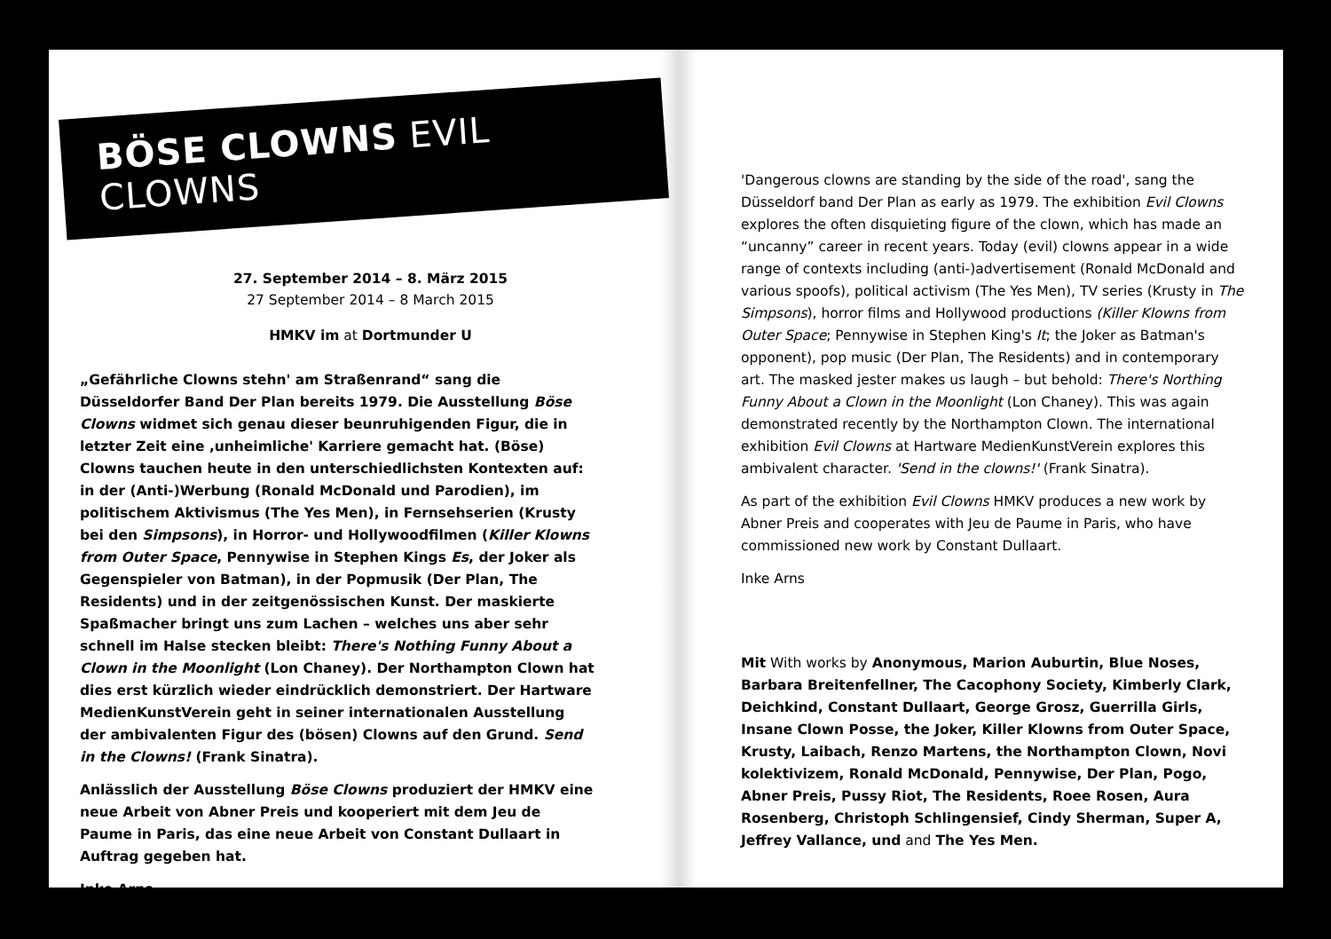BÖSE CLOWNS EVIL CLOWNS
27. September 2014 – 8. März 2015
27 September 2014 – 8 March 2015
HMKV im at Dortmunder U
„Gefährliche Clowns stehn' am Straßenrand“ sang die Düsseldorfer Band Der Plan bereits 1979. Die Ausstellung Böse Clowns widmet sich genau dieser beunruhigenden Figur, die in letzter Zeit eine ‚unheimliche' Karriere gemacht hat. (Böse) Clowns tauchen heute in den unterschiedlichsten Kontexten auf: in der (Anti-)Werbung (Ronald McDonald und Parodien), im politischem Aktivismus (The Yes Men), in Fernsehserien (Krusty bei den Simpsons), in Horror- und Hollywoodfilmen (Killer Klowns from Outer Space, Pennywise in Stephen Kings Es, der Joker als Gegenspieler von Batman), in der Popmusik (Der Plan, The Residents) und in der zeitgenössischen Kunst. Der maskierte Spaßmacher bringt uns zum Lachen – welches uns aber sehr schnell im Halse stecken bleibt: There's Nothing Funny About a Clown in the Moonlight (Lon Chaney). Der Northampton Clown hat dies erst kürzlich wieder eindrücklich demonstriert. Der Hartware MedienKunstVerein geht in seiner internationalen Ausstellung der ambivalenten Figur des (bösen) Clowns auf den Grund. Send in the Clowns! (Frank Sinatra).
Anlässlich der Ausstellung Böse Clowns produziert der HMKV eine neue Arbeit von Abner Preis und kooperiert mit dem Jeu de Paume in Paris, das eine neue Arbeit von Constant Dullaart in Auftrag gegeben hat.
Inke Arns
'Dangerous clowns are standing by the side of the road', sang the Düsseldorf band Der Plan as early as 1979. The exhibition Evil Clowns explores the often disquieting figure of the clown, which has made an “uncanny” career in recent years. Today (evil) clowns appear in a wide range of contexts including (anti-)advertisement (Ronald McDonald and various spoofs), political activism (The Yes Men), TV series (Krusty in The Simpsons), horror films and Hollywood productions (Killer Klowns from Outer Space; Pennywise in Stephen King's It; the Joker as Batman's opponent), pop music (Der Plan, The Residents) and in contemporary art. The masked jester makes us laugh – but behold: There's Northing Funny About a Clown in the Moonlight (Lon Chaney). This was again demonstrated recently by the Northampton Clown. The international exhibition Evil Clowns at Hartware MedienKunstVerein explores this ambivalent character. 'Send in the clowns!' (Frank Sinatra).
As part of the exhibition Evil Clowns HMKV produces a new work by Abner Preis and cooperates with Jeu de Paume in Paris, who have commissioned new work by Constant Dullaart.
Inke Arns
Mit With works by Anonymous, Marion Auburtin, Blue Noses, Barbara Breitenfellner, The Cacophony Society, Kimberly Clark, Deichkind, Constant Dullaart, George Grosz, Guerrilla Girls, Insane Clown Posse, the Joker, Killer Klowns from Outer Space, Krusty, Laibach, Renzo Martens, the Northampton Clown, Novi kolektivizem, Ronald McDonald, Pennywise, Der Plan, Pogo, Abner Preis, Pussy Riot, The Residents, Roee Rosen, Aura Rosenberg, Christoph Schlingensief, Cindy Sherman, Super A, Jeffrey Vallance, und and The Yes Men.